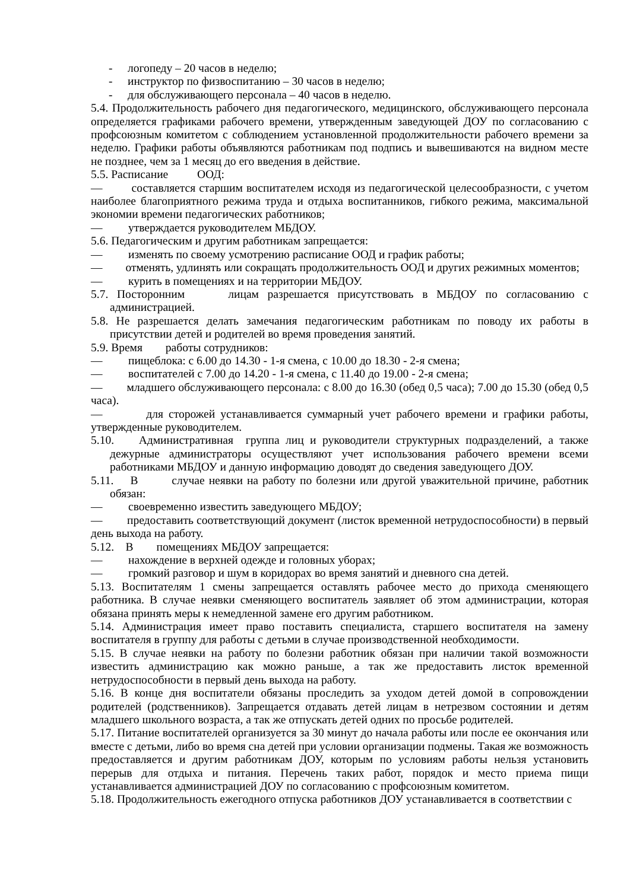- логопеду – 20 часов в неделю;
- инструктор по физвоспитанию – 30 часов в неделю;
- для обслуживающего персонала – 40 часов в неделю.
5.4. Продолжительность рабочего дня педагогического, медицинского, обслуживающего персонала определяется графиками рабочего времени, утвержденным заведующей ДОУ по согласованию с профсоюзным комитетом с соблюдением установленной продолжительности рабочего времени за неделю. Графики работы объявляются работникам под подпись и вывешиваются на видном месте не позднее, чем за 1 месяц до его введения в действие.
5.5. Расписание ООД:
— составляется старшим воспитателем исходя из педагогической целесообразности, с учетом наиболее благоприятного режима труда и отдыха воспитанников, гибкого режима, максимальной экономии времени педагогических работников;
— утверждается руководителем МБДОУ.
5.6. Педагогическим и другим работникам запрещается:
— изменять по своему усмотрению расписание ООД и график работы;
— отменять, удлинять или сокращать продолжительность ООД и других режимных моментов;
— курить в помещениях и на территории МБДОУ.
5.7. Посторонним лицам разрешается присутствовать в МБДОУ по согласованию с администрацией.
5.8. Не разрешается делать замечания педагогическим работникам по поводу их работы в присутствии детей и родителей во время проведения занятий.
5.9. Время работы сотрудников:
— пищеблока: с 6.00 до 14.30 - 1-я смена, с 10.00 до 18.30 - 2-я смена;
— воспитателей с 7.00 до 14.20 - 1-я смена, с 11.40 до 19.00 - 2-я смена;
— младшего обслуживающего персонала: с 8.00 до 16.30 (обед 0,5 часа); 7.00 до 15.30 (обед 0,5 часа).
— для сторожей устанавливается суммарный учет рабочего времени и графики работы, утвержденные руководителем.
5.10. Административная группа лиц и руководители структурных подразделений, а также дежурные администраторы осуществляют учет использования рабочего времени всеми работниками МБДОУ и данную информацию доводят до сведения заведующего ДОУ.
5.11. В случае неявки на работу по болезни или другой уважительной причине, работник обязан:
— своевременно известить заведующего МБДОУ;
— предоставить соответствующий документ (листок временной нетрудоспособности) в первый день выхода на работу.
5.12. В помещениях МБДОУ запрещается:
— нахождение в верхней одежде и головных уборах;
— громкий разговор и шум в коридорах во время занятий и дневного сна детей.
5.13. Воспитателям 1 смены запрещается оставлять рабочее место до прихода сменяющего работника. В случае неявки сменяющего воспитатель заявляет об этом администрации, которая обязана принять меры к немедленной замене его другим работником.
5.14. Администрация имеет право поставить специалиста, старшего воспитателя на замену воспитателя в группу для работы с детьми в случае производственной необходимости.
5.15. В случае неявки на работу по болезни работник обязан при наличии такой возможности известить администрацию как можно раньше, а так же предоставить листок временной нетрудоспособности в первый день выхода на работу.
5.16. В конце дня воспитатели обязаны проследить за уходом детей домой в сопровождении родителей (родственников). Запрещается отдавать детей лицам в нетрезвом состоянии и детям младшего школьного возраста, а так же отпускать детей одних по просьбе родителей.
5.17. Питание воспитателей организуется за 30 минут до начала работы или после ее окончания или вместе с детьми, либо во время сна детей при условии организации подмены. Такая же возможность предоставляется и другим работникам ДОУ, которым по условиям работы нельзя установить перерыв для отдыха и питания. Перечень таких работ, порядок и место приема пищи устанавливается администрацией ДОУ по согласованию с профсоюзным комитетом.
5.18. Продолжительность ежегодного отпуска работников ДОУ устанавливается в соответствии с